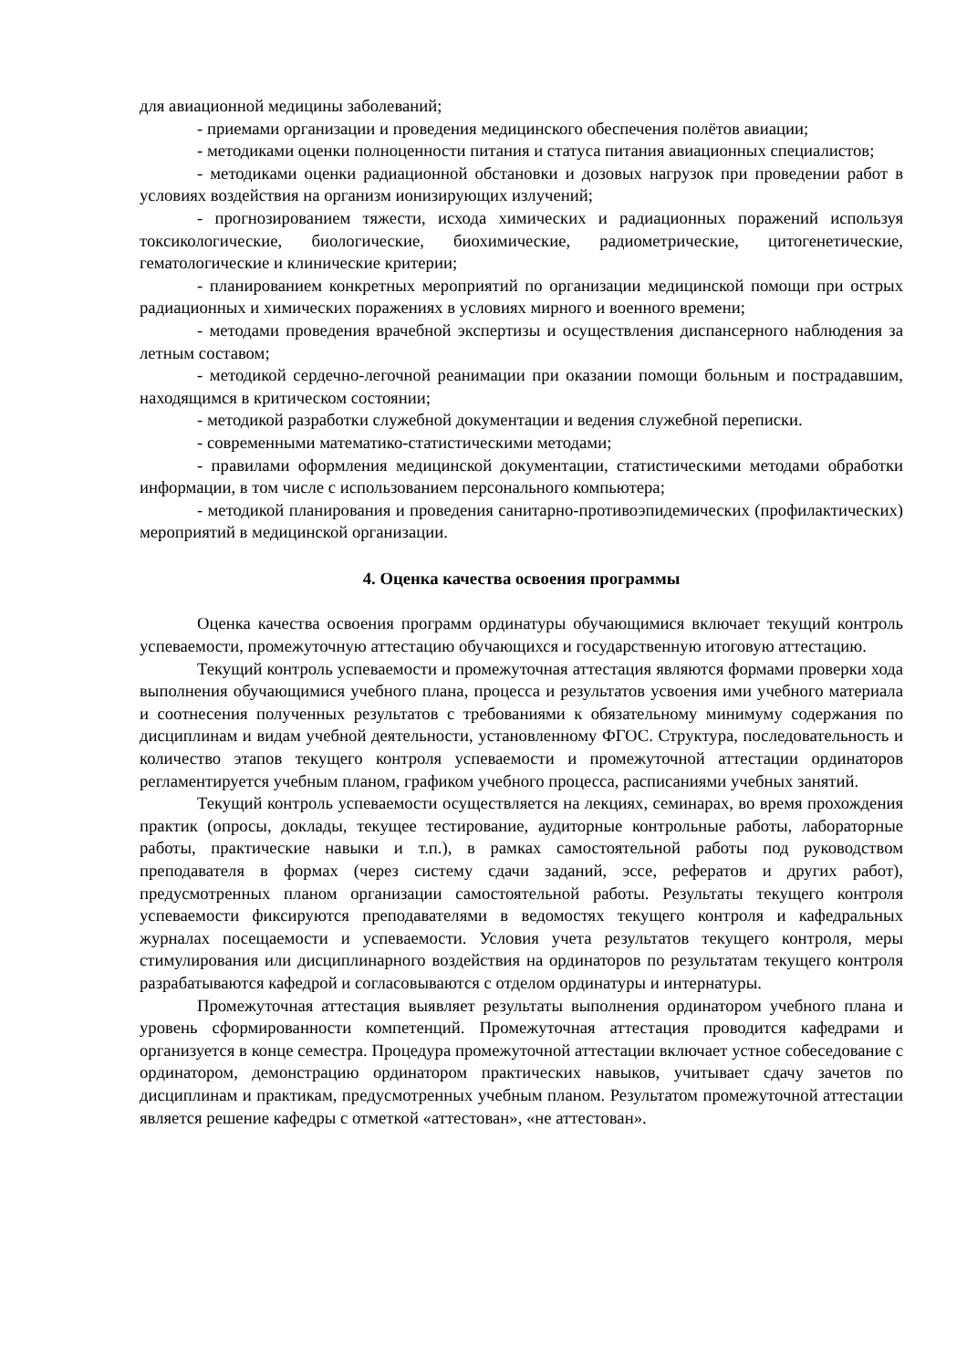для авиационной медицины заболеваний;
- приемами организации и проведения медицинского обеспечения полётов авиации;
- методиками оценки полноценности питания и статуса питания авиационных специалистов;
- методиками оценки радиационной обстановки и дозовых нагрузок при проведении работ в условиях воздействия на организм ионизирующих излучений;
- прогнозированием тяжести, исхода химических и радиационных поражений используя токсикологические, биологические, биохимические, радиометрические, цитогенетические, гематологические и клинические критерии;
- планированием конкретных мероприятий по организации медицинской помощи при острых радиационных и химических поражениях в условиях мирного и военного времени;
- методами проведения врачебной экспертизы и осуществления диспансерного наблюдения за летным составом;
- методикой сердечно-легочной реанимации при оказании помощи больным и пострадавшим, находящимся в критическом состоянии;
- методикой разработки служебной документации и ведения служебной переписки.
- современными математико-статистическими методами;
- правилами оформления медицинской документации, статистическими методами обработки информации, в том числе с использованием персонального компьютера;
- методикой планирования и проведения санитарно-противоэпидемических (профилактических) мероприятий в медицинской организации.
4. Оценка качества освоения программы
Оценка качества освоения программ ординатуры обучающимися включает текущий контроль успеваемости, промежуточную аттестацию обучающихся и государственную итоговую аттестацию.
Текущий контроль успеваемости и промежуточная аттестация являются формами проверки хода выполнения обучающимися учебного плана, процесса и результатов усвоения ими учебного материала и соотнесения полученных результатов с требованиями к обязательному минимуму содержания по дисциплинам и видам учебной деятельности, установленному ФГОС. Структура, последовательность и количество этапов текущего контроля успеваемости и промежуточной аттестации ординаторов регламентируется учебным планом, графиком учебного процесса, расписаниями учебных занятий.
Текущий контроль успеваемости осуществляется на лекциях, семинарах, во время прохождения практик (опросы, доклады, текущее тестирование, аудиторные контрольные работы, лабораторные работы, практические навыки и т.п.), в рамках самостоятельной работы под руководством преподавателя в формах (через систему сдачи заданий, эссе, рефератов и других работ), предусмотренных планом организации самостоятельной работы. Результаты текущего контроля успеваемости фиксируются преподавателями в ведомостях текущего контроля и кафедральных журналах посещаемости и успеваемости. Условия учета результатов текущего контроля, меры стимулирования или дисциплинарного воздействия на ординаторов по результатам текущего контроля разрабатываются кафедрой и согласовываются с отделом ординатуры и интернатуры.
Промежуточная аттестация выявляет результаты выполнения ординатором учебного плана и уровень сформированности компетенций. Промежуточная аттестация проводится кафедрами и организуется в конце семестра. Процедура промежуточной аттестации включает устное собеседование с ординатором, демонстрацию ординатором практических навыков, учитывает сдачу зачетов по дисциплинам и практикам, предусмотренных учебным планом. Результатом промежуточной аттестации является решение кафедры с отметкой «аттестован», «не аттестован».